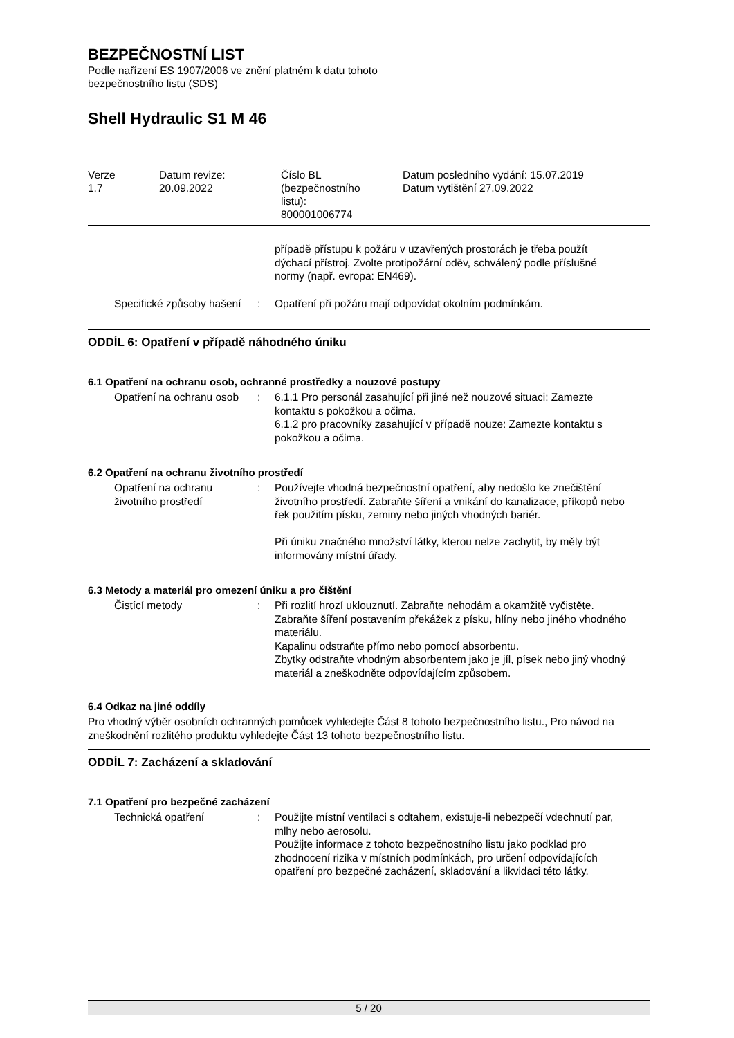BEZPEČNOSTNÍ LIST
Podle nařízení ES 1907/2006 ve znění platném k datu tohoto
bezpečnostního listu (SDS)
Shell Hydraulic S1 M 46
Verze
1.7
Datum revize:
20.09.2022
Číslo BL
(bezpečnostního
listu):
800001006774
Datum posledního vydání: 15.07.2019
Datum vytištění 27.09.2022
případě přístupu k požáru v uzavřených prostorách je třeba použít dýchací přístroj. Zvolte protipožární oděv, schválený podle příslušné normy (např. evropa: EN469).
Specifické způsoby hašení : Opatření při požáru mají odpovídat okolním podmínkám.
ODDÍL 6: Opatření v případě náhodného úniku
6.1 Opatření na ochranu osob, ochranné prostředky a nouzové postupy
Opatření na ochranu osob : 6.1.1 Pro personál zasahující při jiné než nouzové situaci: Zamezte kontaktu s pokožkou a očima.
6.1.2 pro pracovníky zasahující v případě nouze: Zamezte kontaktu s pokožkou a očima.
6.2 Opatření na ochranu životního prostředí
Opatření na ochranu životního prostředí
: Používejte vhodná bezpečnostní opatření, aby nedošlo ke znečištění životního prostředí. Zabraňte šíření a vnikání do kanalizace, příkopů nebo řek použitím písku, zeminy nebo jiných vhodných bariér.
Při úniku značného množství látky, kterou nelze zachytit, by měly být informovány místní úřady.
6.3 Metody a materiál pro omezení úniku a pro čištění
Čistící metody : Při rozlití hrozí uklouznutí. Zabraňte nehodám a okamžitě vyčistěte.
Zabraňte šíření postavením překážek z písku, hlíny nebo jiného vhodného materiálu.
Kapalinu odstraňte přímo nebo pomocí absorbentu.
Zbytky odstraňte vhodným absorbentem jako je jíl, písek nebo jiný vhodný materiál a zneškodněte odpovídajícím způsobem.
6.4 Odkaz na jiné oddíly
Pro vhodný výběr osobních ochranných pomůcek vyhledejte Část 8 tohoto bezpečnostního listu., Pro návod na zneškodnění rozlitého produktu vyhledejte Část 13 tohoto bezpečnostního listu.
ODDÍL 7: Zacházení a skladování
7.1 Opatření pro bezpečné zacházení
Technická opatření : Použijte místní ventilaci s odtahem, existuje-li nebezpečí vdechnutí par, mlhy nebo aerosolu.
Použijte informace z tohoto bezpečnostního listu jako podklad pro zhodnocení rizika v místních podmínkách, pro určení odpovídajících opatření pro bezpečné zacházení, skladování a likvidaci této látky.
5 / 20